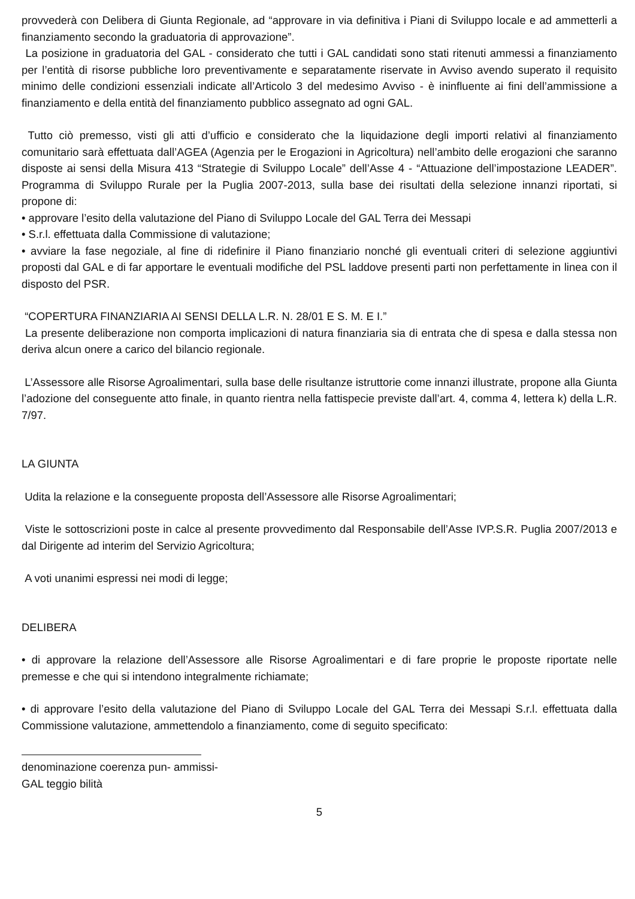provvederà con Delibera di Giunta Regionale, ad “approvare in via definitiva i Piani di Sviluppo locale e ad ammetterli a finanziamento secondo la graduatoria di approvazione”.
La posizione in graduatoria del GAL - considerato che tutti i GAL candidati sono stati ritenuti ammessi a finanziamento per l’entità di risorse pubbliche loro preventivamente e separatamente riservate in Avviso avendo superato il requisito minimo delle condizioni essenziali indicate all’Articolo 3 del medesimo Avviso - è ininfluente ai fini dell’ammissione a finanziamento e della entità del finanziamento pubblico assegnato ad ogni GAL.
Tutto ciò premesso, visti gli atti d’ufficio e considerato che la liquidazione degli importi relativi al finanziamento comunitario sarà effettuata dall’AGEA (Agenzia per le Erogazioni in Agricoltura) nell’ambito delle erogazioni che saranno disposte ai sensi della Misura 413 “Strategie di Sviluppo Locale” dell’Asse 4 - “Attuazione dell’impostazione LEADER”. Programma di Sviluppo Rurale per la Puglia 2007-2013, sulla base dei risultati della selezione innanzi riportati, si propone di:
• approvare l’esito della valutazione del Piano di Sviluppo Locale del GAL Terra dei Messapi
• S.r.l. effettuata dalla Commissione di valutazione;
• avviare la fase negoziale, al fine di ridefinire il Piano finanziario nonché gli eventuali criteri di selezione aggiuntivi proposti dal GAL e di far apportare le eventuali modifiche del PSL laddove presenti parti non perfettamente in linea con il disposto del PSR.
“COPERTURA FINANZIARIA AI SENSI DELLA L.R. N. 28/01 E S. M. E I.”
La presente deliberazione non comporta implicazioni di natura finanziaria sia di entrata che di spesa e dalla stessa non deriva alcun onere a carico del bilancio regionale.
L’Assessore alle Risorse Agroalimentari, sulla base delle risultanze istruttorie come innanzi illustrate, propone alla Giunta l’adozione del conseguente atto finale, in quanto rientra nella fattispecie previste dall’art. 4, comma 4, lettera k) della L.R. 7/97.
LA GIUNTA
Udita la relazione e la conseguente proposta dell’Assessore alle Risorse Agroalimentari;
Viste le sottoscrizioni poste in calce al presente provvedimento dal Responsabile dell’Asse IVP.S.R. Puglia 2007/2013 e dal Dirigente ad interim del Servizio Agricoltura;
A voti unanimi espressi nei modi di legge;
DELIBERA
• di approvare la relazione dell’Assessore alle Risorse Agroalimentari e di fare proprie le proposte riportate nelle premesse e che qui si intendono integralmente richiamate;
• di approvare l’esito della valutazione del Piano di Sviluppo Locale del GAL Terra dei Messapi S.r.l. effettuata dalla Commissione valutazione, ammettendolo a finanziamento, come di seguito specificato:
denominazione coerenza pun- ammissi-
GAL teggio bilità
5